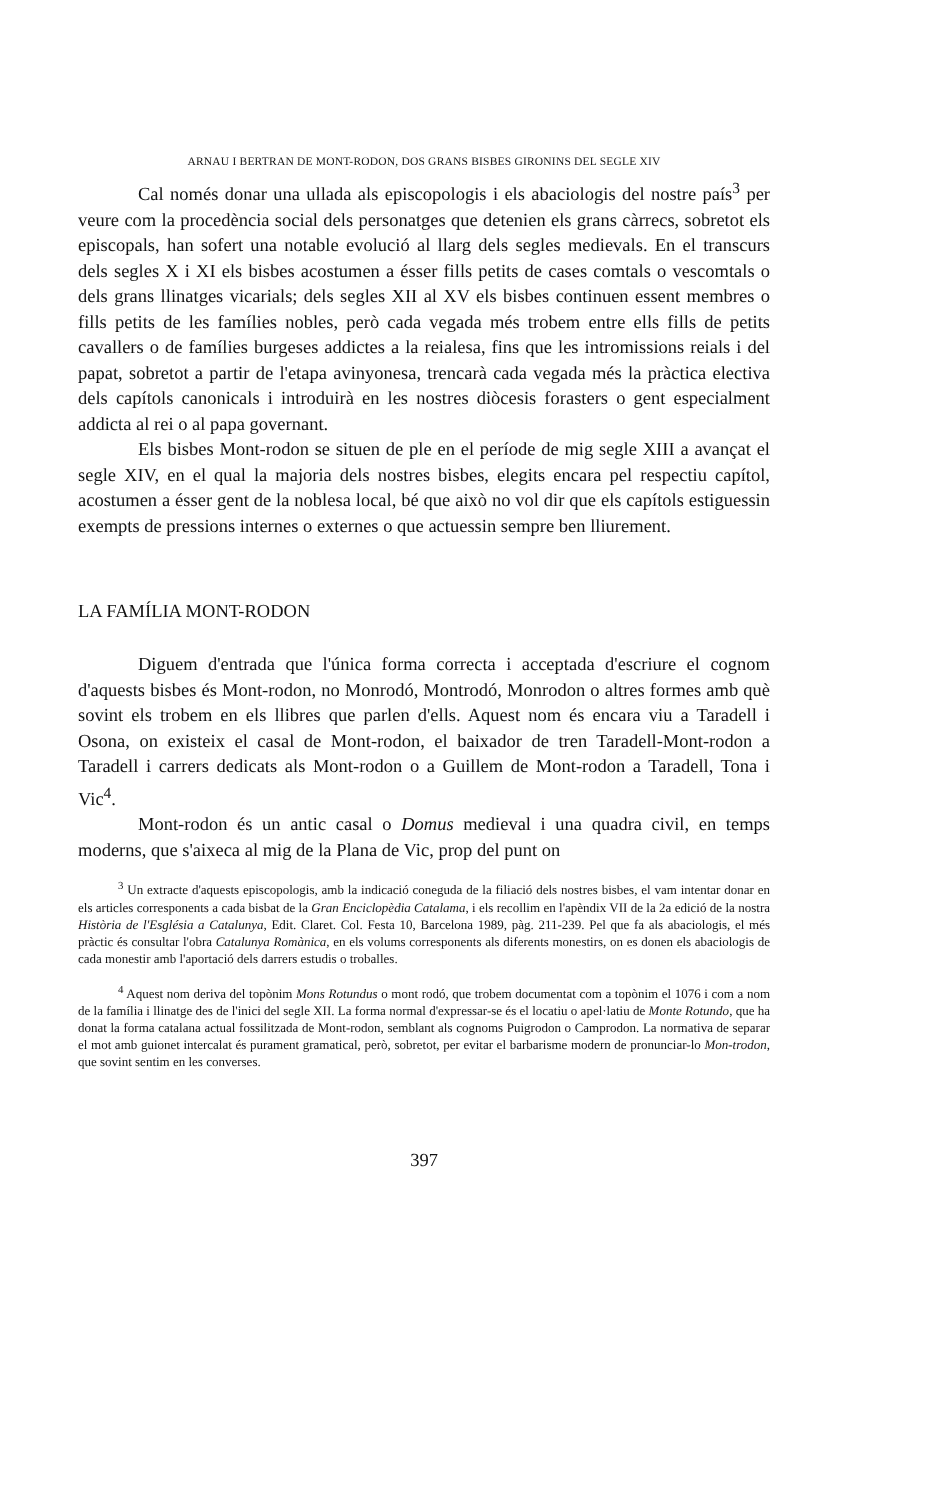ARNAU I BERTRAN DE MONT-RODON, DOS GRANS BISBES GIRONINS DEL SEGLE XIV
Cal només donar una ullada als episcopologis i els abaciologis del nostre país<sup>3</sup> per veure com la procedència social dels personatges que detenien els grans càrrecs, sobretot els episcopals, han sofert una notable evolució al llarg dels segles medievals. En el transcurs dels segles X i XI els bisbes acostumen a ésser fills petits de cases comtals o vescomtals o dels grans llinatges vicarials; dels segles XII al XV els bisbes continuen essent membres o fills petits de les famílies nobles, però cada vegada més trobem entre ells fills de petits cavallers o de famílies burgeses addictes a la reialesa, fins que les intromissions reials i del papat, sobretot a partir de l'etapa avinyonesa, trencarà cada vegada més la pràctica electiva dels capítols canonicals i introduirà en les nostres diòcesis forasters o gent especialment addicta al rei o al papa governant.
Els bisbes Mont-rodon se situen de ple en el període de mig segle XIII a avançat el segle XIV, en el qual la majoria dels nostres bisbes, elegits encara pel respectiu capítol, acostumen a ésser gent de la noblesa local, bé que això no vol dir que els capítols estiguessin exempts de pressions internes o externes o que actuessin sempre ben lliurement.
LA FAMÍLIA MONT-RODON
Diguem d'entrada que l'única forma correcta i acceptada d'escriure el cognom d'aquests bisbes és Mont-rodon, no Monrodó, Montrodó, Monrodon o altres formes amb què sovint els trobem en els llibres que parlen d'ells. Aquest nom és encara viu a Taradell i Osona, on existeix el casal de Mont-rodon, el baixador de tren Taradell-Mont-rodon a Taradell i carrers dedicats als Mont-rodon o a Guillem de Mont-rodon a Taradell, Tona i Vic<sup>4</sup>.
Mont-rodon és un antic casal o Domus medieval i una quadra civil, en temps moderns, que s'aixeca al mig de la Plana de Vic, prop del punt on
<sup>3</sup> Un extracte d'aquests episcopologis, amb la indicació coneguda de la filiació dels nostres bisbes, el vam intentar donar en els articles corresponents a cada bisbat de la Gran Enciclopèdia Catalama, i els recollim en l'apèndix VII de la 2a edició de la nostra Història de l'Església a Catalunya, Edit. Claret. Col. Festa 10, Barcelona 1989, pàg. 211-239. Pel que fa als abaciologis, el més pràctic és consultar l'obra Catalunya Romànica, en els volums corresponents als diferents monestirs, on es donen els abaciologis de cada monestir amb l'aportació dels darrers estudis o troballes.
<sup>4</sup> Aquest nom deriva del topònim Mons Rotundus o mont rodó, que trobem documentat com a topònim el 1076 i com a nom de la família i llinatge des de l'inici del segle XII. La forma normal d'expressar-se és el locatiu o apel·latiu de Monte Rotundo, que ha donat la forma catalana actual fossilitzada de Mont-rodon, semblant als cognoms Puigrodon o Camprodon. La normativa de separar el mot amb guionet intercalat és purament gramatical, però, sobretot, per evitar el barbarisme modern de pronunciar-lo Mon-trodon, que sovint sentim en les converses.
397